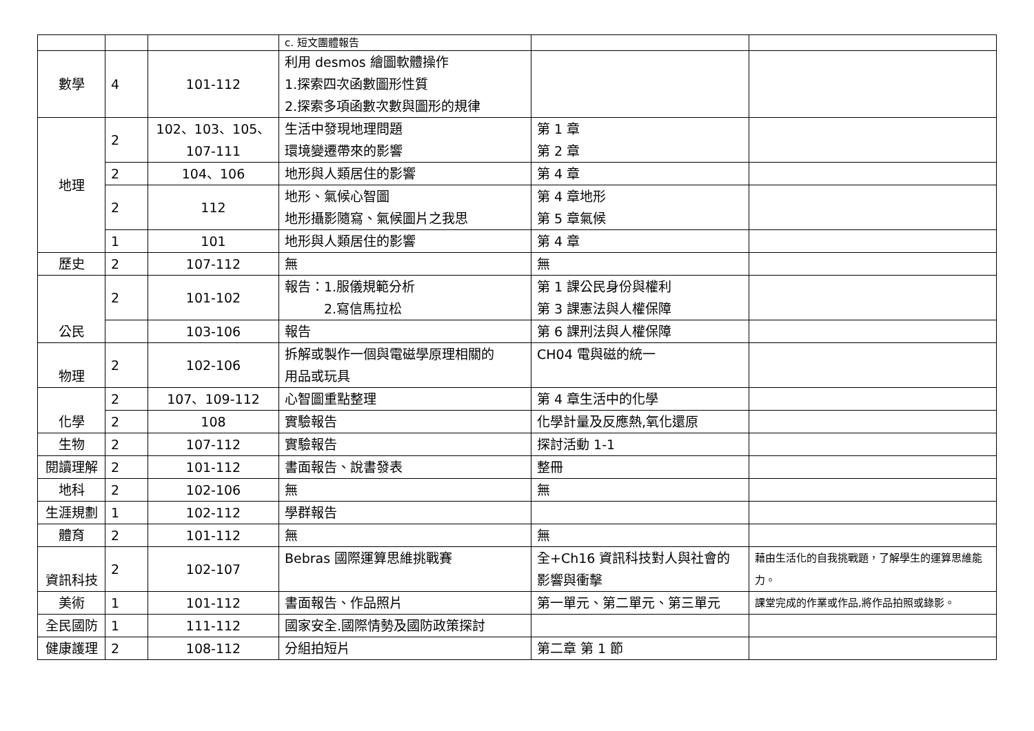| | | | c. 短文團體報告 | | |
| 數學 | 4 | 101-112 | 利用 desmos 繪圖軟體操作 1.探索四次函數圖形性質 2.探索多項函數次數與圖形的規律 | | |
| 地理 | 2 | 102、103、105、 107-111 | 生活中發現地理問題 環境變遷帶來的影響 | 第 1 章 第 2 章 | |
| | 2 | 104、106 | 地形與人類居住的影響 | 第 4 章 | |
| | 2 | 112 | 地形、氣候心智圖 地形攝影隨寫、氣候圖片之我思 | 第 4 章地形 第 5 章氣候 | |
| | 1 | 101 | 地形與人類居住的影響 | 第 4 章 | |
| 歷史 | 2 | 107-112 | 無 | 無 | |
| 公民 | 2 | 101-102 | 報告：1.服儀規範分析 2.寫信馬拉松 | 第 1 課公民身份與權利 第 3 課憲法與人權保障 | |
| | | 103-106 | 報告 | 第 6 課刑法與人權保障 | |
| 物理 | 2 | 102-106 | 拆解或製作一個與電磁學原理相關的 用品或玩具 | CH04 電與磁的統一 | |
| 化學 | 2 | 107、109-112 | 心智圖重點整理 | 第 4 章生活中的化學 | |
| | 2 | 108 | 實驗報告 | 化學計量及反應熱,氧化還原 | |
| 生物 | 2 | 107-112 | 實驗報告 | 探討活動 1-1 | |
| 閱讀理解 | 2 | 101-112 | 書面報告、說書發表 | 整冊 | |
| 地科 | 2 | 102-106 | 無 | 無 | |
| 生涯規劃 | 1 | 102-112 | 學群報告 | | |
| 體育 | 2 | 101-112 | 無 | 無 | |
| 資訊科技 | 2 | 102-107 | Bebras 國際運算思維挑戰賽 | 全+Ch16 資訊科技對人與社會的 影響與衝擊 | 藉由生活化的自我挑戰題，了解學生的運算思維能力。 |
| 美術 | 1 | 101-112 | 書面報告、作品照片 | 第一單元、第二單元、第三單元 | 課堂完成的作業或作品,將作品拍照或錄影。 |
| 全民國防 | 1 | 111-112 | 國家安全.國際情勢及國防政策探討 | | |
| 健康護理 | 2 | 108-112 | 分組拍短片 | 第二章 第 1 節 | |